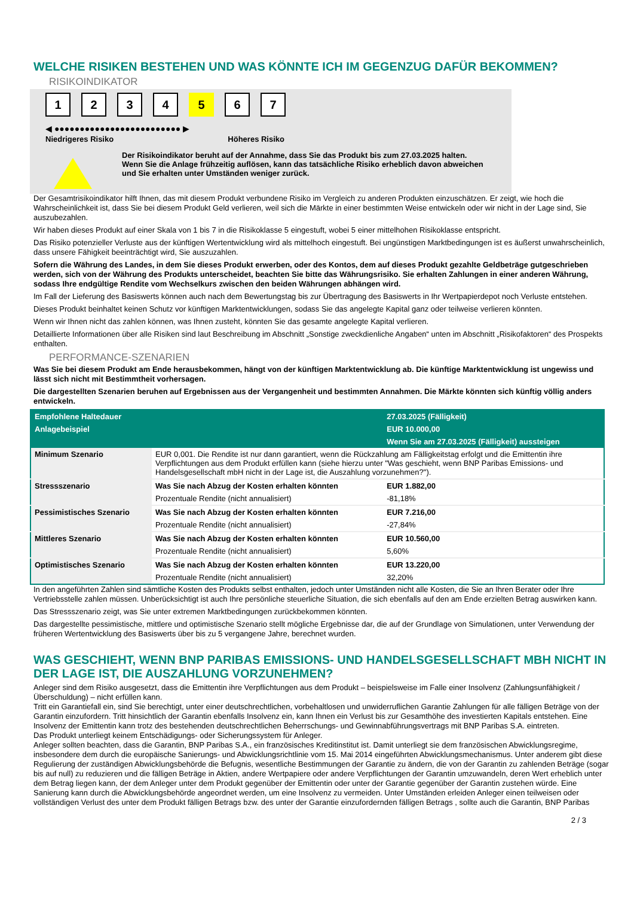WELCHE RISIKEN BESTEHEN UND WAS KÖNNTE ICH IM GEGENZUG DAFÜR BEKOMMEN?
RISIKOINDIKATOR
1234 5 6 7
◀ ●●●●●●●●●●●●●●●●●●●●●●●●● ▶
Niedrigeres Risiko Höheres Risiko
Der Risikoindikator beruht auf der Annahme, dass Sie das Produkt bis zum 27.03.2025 halten.
Wenn Sie die Anlage frühzeitig auflösen, kann das tatsächliche Risiko erheblich davon abweichen und Sie erhalten unter Umständen weniger zurück.
Der Gesamtrisikoindikator hilft Ihnen, das mit diesem Produkt verbundene Risiko im Vergleich zu anderen Produkten einzuschätzen. Er zeigt, wie hoch die Wahrscheinlichkeit ist, dass Sie bei diesem Produkt Geld verlieren, weil sich die Märkte in einer bestimmten Weise entwickeln oder wir nicht in der Lage sind, Sie auszubezahlen.
Wir haben dieses Produkt auf einer Skala von 1 bis 7 in die Risikoklasse 5 eingestuft, wobei 5 einer mittelhohen Risikoklasse entspricht.
Das Risiko potenzieller Verluste aus der künftigen Wertentwicklung wird als mittelhoch eingestuft. Bei ungünstigen Marktbedingungen ist es äußerst unwahrscheinlich, dass unsere Fähigkeit beeinträchtigt wird, Sie auszuzahlen.
Sofern die Währung des Landes, in dem Sie dieses Produkt erwerben, oder des Kontos, dem auf dieses Produkt gezahlte Geldbeträge gutgeschrieben werden, sich von der Währung des Produkts unterscheidet, beachten Sie bitte das Währungsrisiko. Sie erhalten Zahlungen in einer anderen Währung, sodass Ihre endgültige Rendite vom Wechselkurs zwischen den beiden Währungen abhängen wird.
Im Fall der Lieferung des Basiswerts können auch nach dem Bewertungstag bis zur Übertragung des Basiswerts in Ihr Wertpapierdepot noch Verluste entstehen.
Dieses Produkt beinhaltet keinen Schutz vor künftigen Marktentwicklungen, sodass Sie das angelegte Kapital ganz oder teilweise verlieren könnten.
Wenn wir Ihnen nicht das zahlen können, was Ihnen zusteht, könnten Sie das gesamte angelegte Kapital verlieren.
Detaillierte Informationen über alle Risiken sind laut Beschreibung im Abschnitt „Sonstige zweckdienliche Angaben“ unten im Abschnitt „Risikofaktoren“ des Prospekts enthalten.
PERFORMANCE-SZENARIEN
Was Sie bei diesem Produkt am Ende herausbekommen, hängt von der künftigen Marktentwicklung ab. Die künftige Marktentwicklung ist ungewiss und lässt sich nicht mit Bestimmtheit vorhersagen.
Die dargestellten Szenarien beruhen auf Ergebnissen aus der Vergangenheit und bestimmten Annahmen. Die Märkte könnten sich künftig völlig anders entwickeln.
| Empfohlene Haltedauer | | 27.03.2025 (Fälligkeit) |
| --- | --- | --- |
| Anlagebeispiel | | EUR 10.000,00 |
| | | Wenn Sie am 27.03.2025 (Fälligkeit) aussteigen |
| Minimum Szenario | EUR 0,001. Die Rendite ist nur dann garantiert, wenn die Rückzahlung am Fälligkeitstag erfolgt und die Emittentin ihre Verpflichtungen aus dem Produkt erfüllen kann (siehe hierzu unter "Was geschieht, wenn BNP Paribas Emissions- und Handelsgesellschaft mbH nicht in der Lage ist, die Auszahlung vorzunehmen?"). | |
| Stressszenario | Was Sie nach Abzug der Kosten erhalten könnten | EUR 1.882,00 |
| | Prozentuale Rendite (nicht annualisiert) | -81,18% |
| Pessimistisches Szenario | Was Sie nach Abzug der Kosten erhalten könnten | EUR 7.216,00 |
| | Prozentuale Rendite (nicht annualisiert) | -27,84% |
| Mittleres Szenario | Was Sie nach Abzug der Kosten erhalten könnten | EUR 10.560,00 |
| | Prozentuale Rendite (nicht annualisiert) | 5,60% |
| Optimistisches Szenario | Was Sie nach Abzug der Kosten erhalten könnten | EUR 13.220,00 |
| | Prozentuale Rendite (nicht annualisiert) | 32,20% |
In den angeführten Zahlen sind sämtliche Kosten des Produkts selbst enthalten, jedoch unter Umständen nicht alle Kosten, die Sie an Ihren Berater oder Ihre Vertriebsstelle zahlen müssen. Unberücksichtigt ist auch Ihre persönliche steuerliche Situation, die sich ebenfalls auf den am Ende erzielten Betrag auswirken kann.
Das Stressszenario zeigt, was Sie unter extremen Marktbedingungen zurückbekommen könnten.
Das dargestellte pessimistische, mittlere und optimistische Szenario stellt mögliche Ergebnisse dar, die auf der Grundlage von Simulationen, unter Verwendung der früheren Wertentwicklung des Basiswerts über bis zu 5 vergangene Jahre, berechnet wurden.
WAS GESCHIEHT, WENN BNP PARIBAS EMISSIONS- UND HANDELSGESELLSCHAFT MBH NICHT IN DER LAGE IST, DIE AUSZAHLUNG VORZUNEHMEN?
Anleger sind dem Risiko ausgesetzt, dass die Emittentin ihre Verpflichtungen aus dem Produkt – beispielsweise im Falle einer Insolvenz (Zahlungsunfähigkeit / Überschuldung) – nicht erfüllen kann.
Tritt ein Garantiefall ein, sind Sie berechtigt, unter einer deutschrechtlichen, vorbehaltlosen und unwiderruflichen Garantie Zahlungen für alle fälligen Beträge von der Garantin einzufordern. Tritt hinsichtlich der Garantin ebenfalls Insolvenz ein, kann Ihnen ein Verlust bis zur Gesamthöhe des investierten Kapitals entstehen. Eine Insolvenz der Emittentin kann trotz des bestehenden deutschrechtlichen Beherrschungs- und Gewinnabführungsvertrags mit BNP Paribas S.A. eintreten.
Das Produkt unterliegt keinem Entschädigungs- oder Sicherungssystem für Anleger.
Anleger sollten beachten, dass die Garantin, BNP Paribas S.A., ein französisches Kreditinstitut ist. Damit unterliegt sie dem französischen Abwicklungsregime, insbesondere dem durch die europäische Sanierungs- und Abwicklungsrichtlinie vom 15. Mai 2014 eingeführten Abwicklungsmechanismus. Unter anderem gibt diese Regulierung der zuständigen Abwicklungsbehörde die Befugnis, wesentliche Bestimmungen der Garantie zu ändern, die von der Garantin zu zahlenden Beträge (sogar bis auf null) zu reduzieren und die fälligen Beträge in Aktien, andere Wertpapiere oder andere Verpflichtungen der Garantin umzuwandeln, deren Wert erheblich unter dem Betrag liegen kann, der dem Anleger unter dem Produkt gegenüber der Emittentin oder unter der Garantie gegenüber der Garantin zustehen würde. Eine Sanierung kann durch die Abwicklungsbehörde angeordnet werden, um eine Insolvenz zu vermeiden. Unter Umständen erleiden Anleger einen teilweisen oder vollständigen Verlust des unter dem Produkt fälligen Betrags bzw. des unter der Garantie einzufordernden fälligen Betrags , sollte auch die Garantin, BNP Paribas
2 / 3